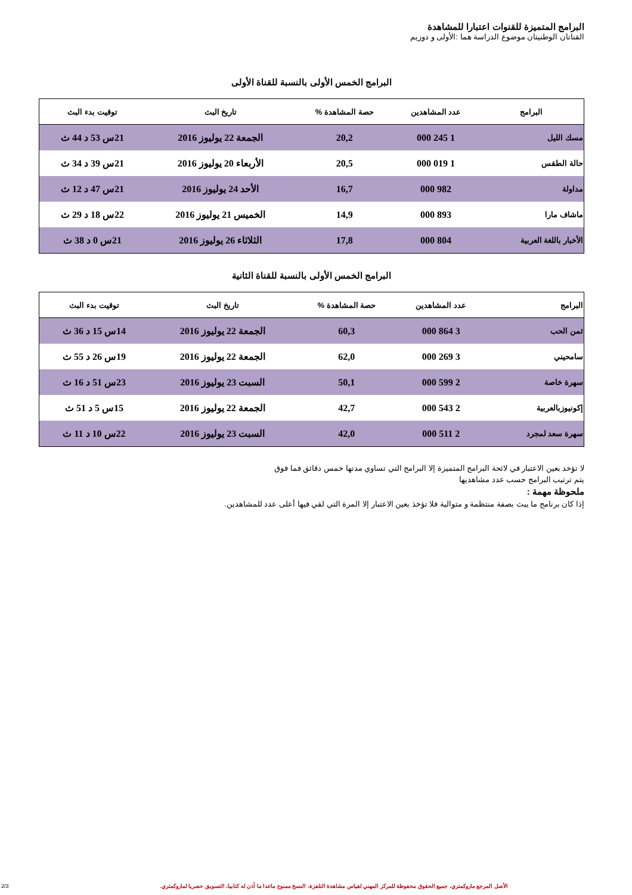البرامج المتميزة للقنوات اعتبارا للمشاهدة
القناتان الوطنيتان موضوع الدراسة هما :الأولى و دوزيم
البرامج الخمس الأولى بالنسبة للقناة الأولى
| البرامج | عدد المشاهدين | حصة المشاهدة % | تاريخ البث | توقيت بدء البث |
| --- | --- | --- | --- | --- |
| مسك الليل | 1 245 000 | 20,2 | الجمعة 22 يوليوز 2016 | 21س 53 د 44 ث |
| حالة الطقس | 1 019 000 | 20,5 | الأربعاء 20 يوليوز 2016 | 21س 39 د 34 ث |
| مداولة | 982 000 | 16,7 | الأحد 24 يوليوز 2016 | 21س 47 د 12 ث |
| ماشاف مارا | 893 000 | 14,9 | الخميس 21 يوليوز 2016 | 22س 18 د 29 ث |
| الأخبار باللغة العربية | 804 000 | 17,8 | الثلاثاء 26 يوليوز 2016 | 21س 0 د 38 ث |
البرامج الخمس الأولى بالنسبة للقناة الثانية
| البرامج | عدد المشاهدين | حصة المشاهدة % | تاريخ البث | توقيت بدء البث |
| --- | --- | --- | --- | --- |
| ثمن الحب | 3 864 000 | 60,3 | الجمعة 22 يوليوز 2016 | 14س 15 د 36 ث |
| سامحيني | 3 269 000 | 62,0 | الجمعة 22 يوليوز 2016 | 19س 26 د 55 ث |
| سهرة خاصة | 2 599 000 | 50,1 | السبت 23 يوليوز 2016 | 23س 51 د 16 ث |
| إكونيوزبالعربية | 2 543 000 | 42,7 | الجمعة 22 يوليوز 2016 | 15س 5 د 51 ث |
| سهرة سعد لمجرد | 2 511 000 | 42,0 | السبت 23 يوليوز 2016 | 22س 10 د 11 ث |
لا تؤخد بعين الاعتبار في لائحة البرامج المتميزة إلا البرامج التي تساوي مدتها خمس دقائق فما فوق
يتم ترتيب البرامج حسب عدد مشاهديها
ملحوظة مهمة :
إذا كان برنامج ما يبث بصفة منتظمة و متوالية فلا تؤخذ بعين الاعتبار إلا المرة التي لقي فيها أعلى عدد للمشاهدين.
2/3
الأصل المرجع ماروكمتري، جميع الحقوق محفوظة للمركز المهني لقياس مشاهدة التلفزة، النسخ ممنوع ماعدا ما أذن له كتابيا، التسويق حصريا لماروكمتري.